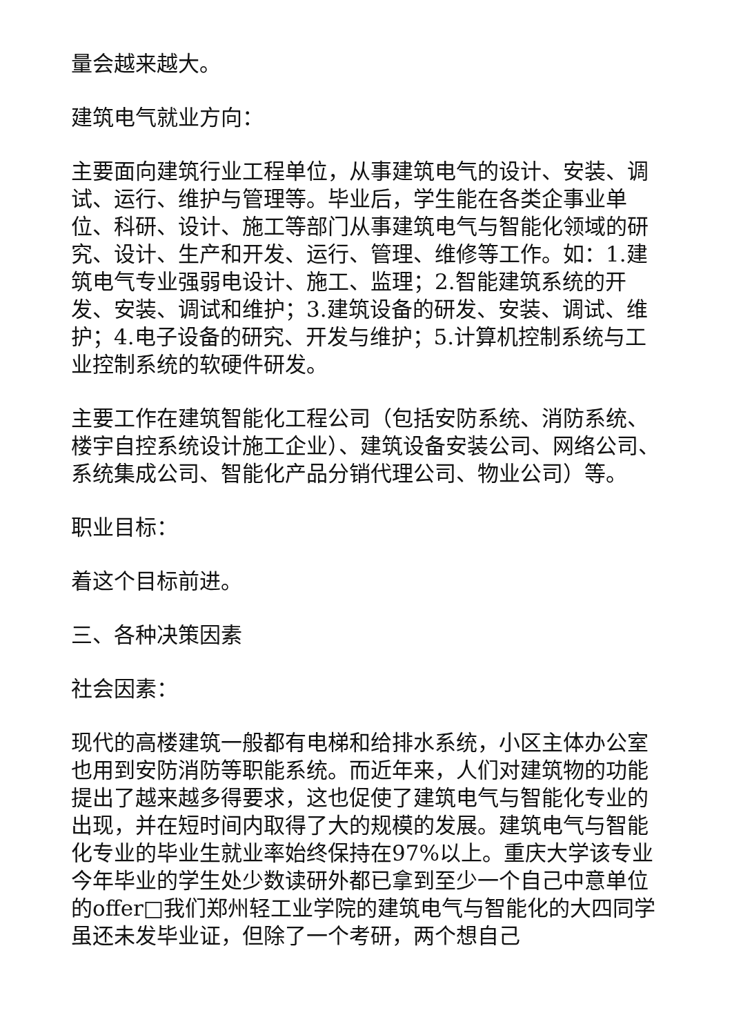量会越来越大。
建筑电气就业方向：
主要面向建筑行业工程单位，从事建筑电气的设计、安装、调试、运行、维护与管理等。毕业后，学生能在各类企事业单位、科研、设计、施工等部门从事建筑电气与智能化领域的研究、设计、生产和开发、运行、管理、维修等工作。如：1.建筑电气专业强弱电设计、施工、监理；2.智能建筑系统的开发、安装、调试和维护；3.建筑设备的研发、安装、调试、维护；4.电子设备的研究、开发与维护；5.计算机控制系统与工业控制系统的软硬件研发。
主要工作在建筑智能化工程公司（包括安防系统、消防系统、楼宇自控系统设计施工企业）、建筑设备安装公司、网络公司、系统集成公司、智能化产品分销代理公司、物业公司）等。
职业目标：
着这个目标前进。
三、各种决策因素
社会因素：
现代的高楼建筑一般都有电梯和给排水系统，小区主体办公室也用到安防消防等职能系统。而近年来，人们对建筑物的功能提出了越来越多得要求，这也促使了建筑电气与智能化专业的出现，并在短时间内取得了大的规模的发展。建筑电气与智能化专业的毕业生就业率始终保持在97%以上。重庆大学该专业今年毕业的学生处少数读研外都已拿到至少一个自己中意单位的offer□我们郑州轻工业学院的建筑电气与智能化的大四同学虽还未发毕业证，但除了一个考研，两个想自己